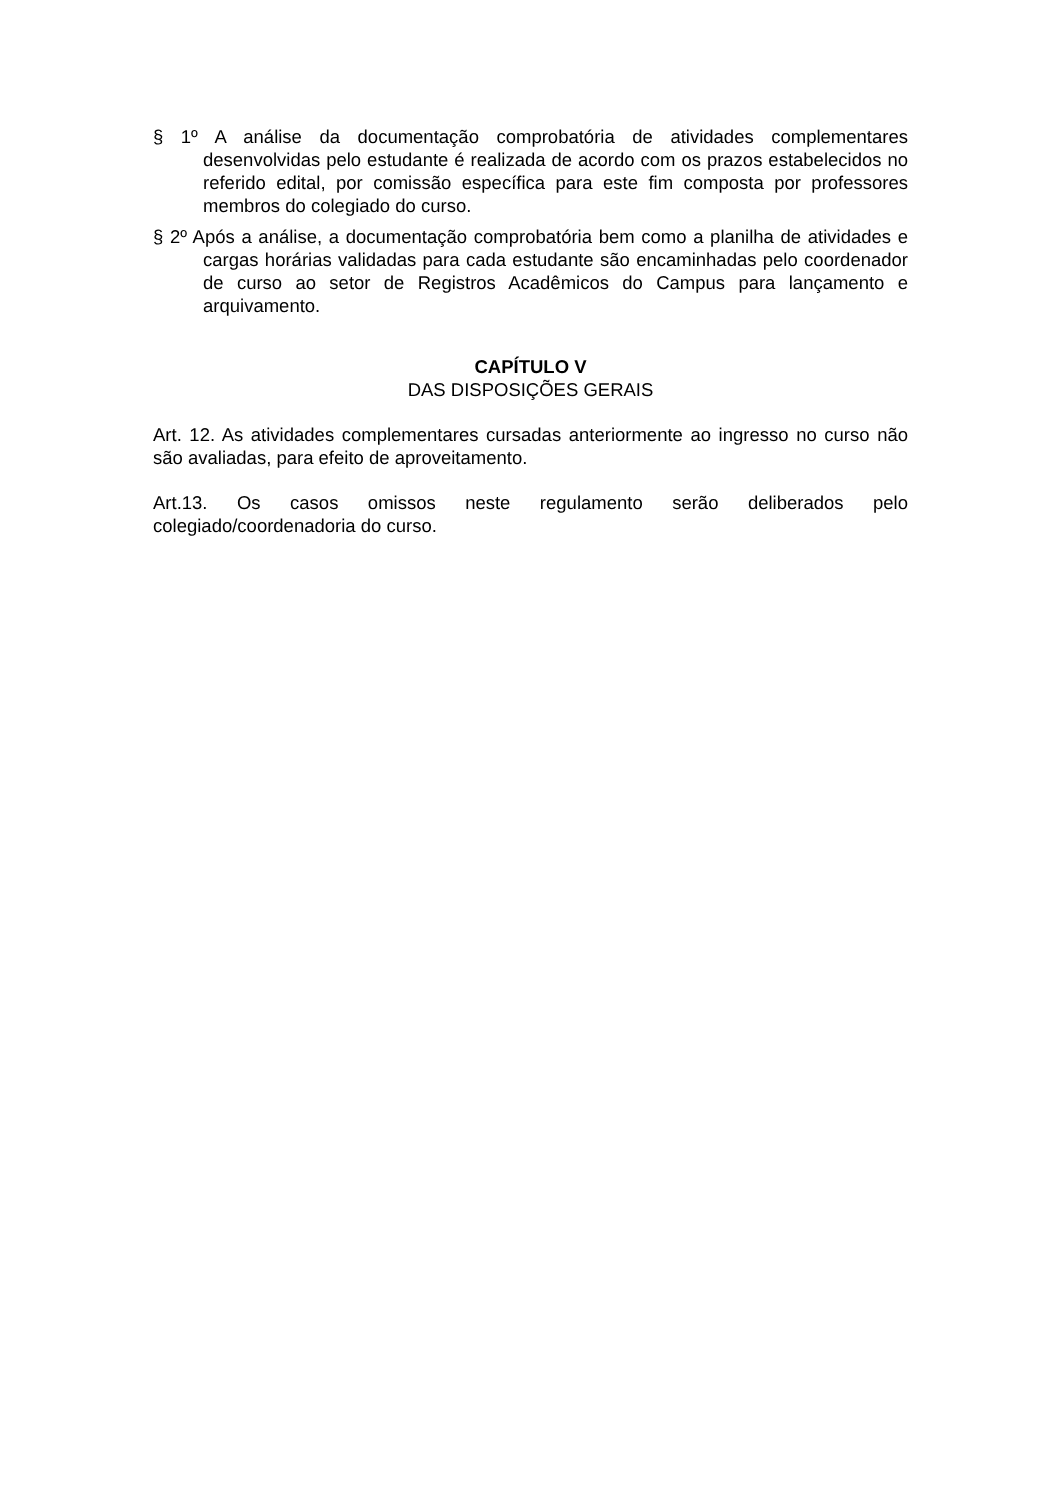§ 1º A análise da documentação comprobatória de atividades complementares desenvolvidas pelo estudante é realizada de acordo com os prazos estabelecidos no referido edital, por comissão específica para este fim composta por professores membros do colegiado do curso.
§ 2º Após a análise, a documentação comprobatória bem como a planilha de atividades e cargas horárias validadas para cada estudante são encaminhadas pelo coordenador de curso ao setor de Registros Acadêmicos do Campus para lançamento e arquivamento.
CAPÍTULO V
DAS DISPOSIÇÕES GERAIS
Art. 12. As atividades complementares cursadas anteriormente ao ingresso no curso não são avaliadas, para efeito de aproveitamento.
Art.13. Os casos omissos neste regulamento serão deliberados pelo colegiado/coordenadoria do curso.